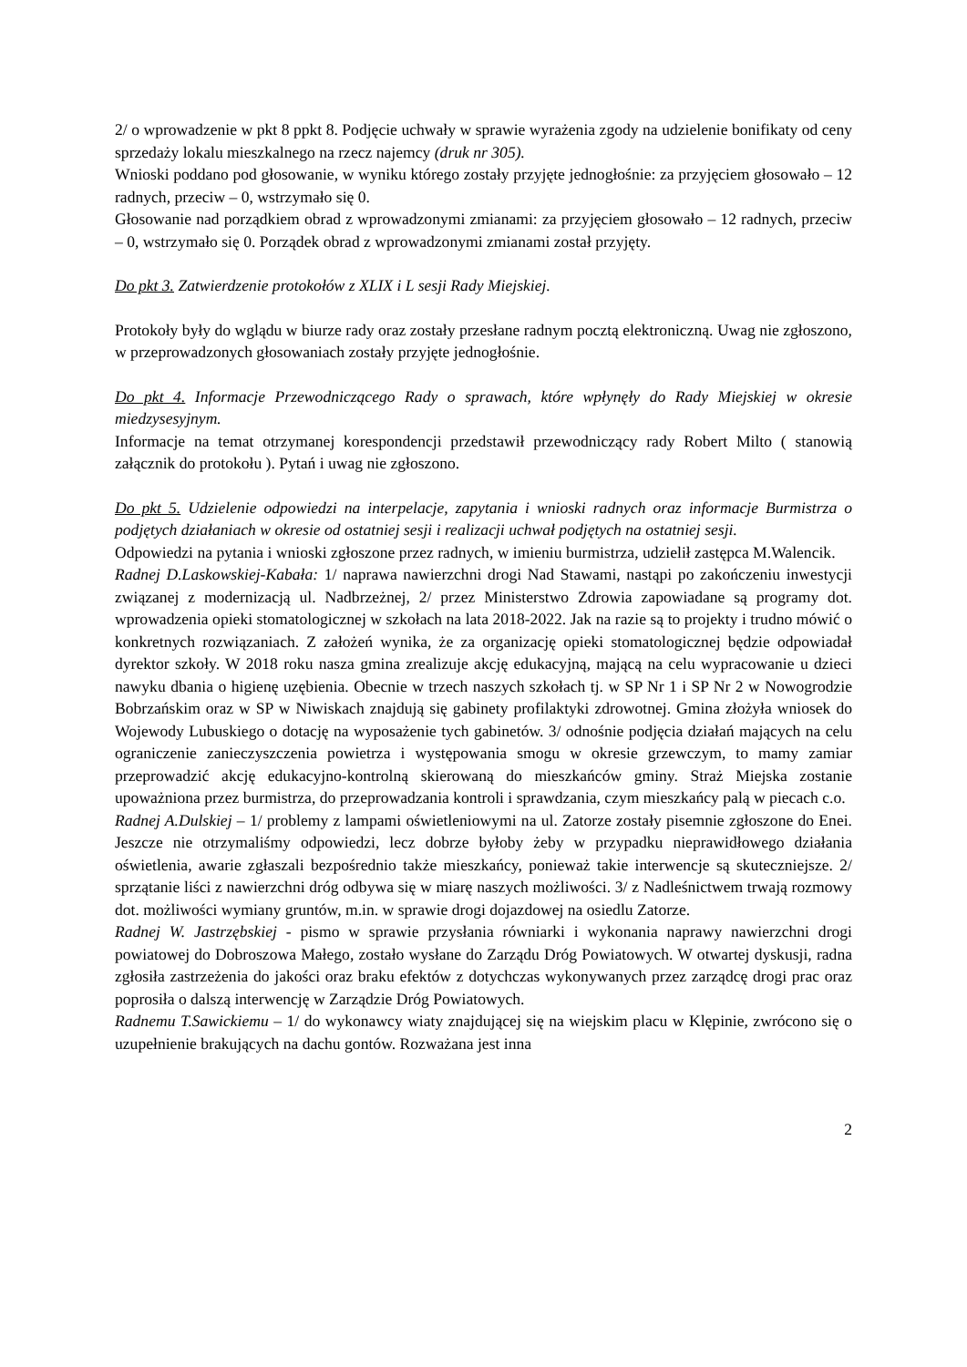2/ o wprowadzenie w pkt 8 ppkt 8. Podjęcie uchwały w sprawie wyrażenia zgody na udzielenie bonifikaty od ceny sprzedaży lokalu mieszkalnego na rzecz najemcy (druk nr 305).
Wnioski poddano pod głosowanie, w wyniku którego zostały przyjęte jednogłośnie: za przyjęciem głosowało – 12 radnych, przeciw – 0, wstrzymało się 0.
Głosowanie nad porządkiem obrad z wprowadzonymi zmianami: za przyjęciem głosowało – 12 radnych, przeciw – 0, wstrzymało się 0. Porządek obrad z wprowadzonymi zmianami został przyjęty.
Do pkt 3. Zatwierdzenie protokołów z XLIX i L sesji Rady Miejskiej.
Protokoły były do wglądu w biurze rady oraz zostały przesłane radnym pocztą elektroniczną. Uwag nie zgłoszono, w przeprowadzonych głosowaniach zostały przyjęte jednogłośnie.
Do pkt 4. Informacje Przewodniczącego Rady o sprawach, które wpłynęły do Rady Miejskiej w okresie miedzysesyjnym.
Informacje na temat otrzymanej korespondencji przedstawił przewodniczący rady Robert Milto ( stanowią załącznik do protokołu ). Pytań i uwag nie zgłoszono.
Do pkt 5. Udzielenie odpowiedzi na interpelacje, zapytania i wnioski radnych oraz informacje Burmistrza o podjętych działaniach w okresie od ostatniej sesji i realizacji uchwał podjętych na ostatniej sesji.
Odpowiedzi na pytania i wnioski zgłoszone przez radnych, w imieniu burmistrza, udzielił zastępca M.Walencik.
Radnej D.Laskowskiej-Kabała: 1/ naprawa nawierzchni drogi Nad Stawami, nastąpi po zakończeniu inwestycji związanej z modernizacją ul. Nadbrzeżnej, 2/ przez Ministerstwo Zdrowia zapowiadane są programy dot. wprowadzenia opieki stomatologicznej w szkołach na lata 2018-2022. Jak na razie są to projekty i trudno mówić o konkretnych rozwiązaniach. Z założeń wynika, że za organizację opieki stomatologicznej będzie odpowiadał dyrektor szkoły. W 2018 roku nasza gmina zrealizuje akcję edukacyjną, mającą na celu wypracowanie u dzieci nawyku dbania o higienę uzębienia. Obecnie w trzech naszych szkołach tj. w SP Nr 1 i SP Nr 2 w Nowogrodzie Bobrzańskim oraz w SP w Niwiskach znajdują się gabinety profilaktyki zdrowotnej. Gmina złożyła wniosek do Wojewody Lubuskiego o dotację na wyposażenie tych gabinetów. 3/ odnośnie podjęcia działań mających na celu ograniczenie zanieczyszczenia powietrza i występowania smogu w okresie grzewczym, to mamy zamiar przeprowadzić akcję edukacyjno-kontrolną skierowaną do mieszkańców gminy. Straż Miejska zostanie upoważniona przez burmistrza, do przeprowadzania kontroli i sprawdzania, czym mieszkańcy palą w piecach c.o.
Radnej A.Dulskiej – 1/ problemy z lampami oświetleniowymi na ul. Zatorze zostały pisemnie zgłoszone do Enei. Jeszcze nie otrzymaliśmy odpowiedzi, lecz dobrze byłoby żeby w przypadku nieprawidłowego działania oświetlenia, awarie zgłaszali bezpośrednio także mieszkańcy, ponieważ takie interwencje są skuteczniejsze. 2/ sprzątanie liści z nawierzchni dróg odbywa się w miarę naszych możliwości. 3/ z Nadleśnictwem trwają rozmowy dot. możliwości wymiany gruntów, m.in. w sprawie drogi dojazdowej na osiedlu Zatorze.
Radnej W. Jastrzębskiej - pismo w sprawie przysłania równiarki i wykonania naprawy nawierzchni drogi powiatowej do Dobroszowa Małego, zostało wysłane do Zarządu Dróg Powiatowych. W otwartej dyskusji, radna zgłosiła zastrzeżenia do jakości oraz braku efektów z dotychczas wykonywanych przez zarządcę drogi prac oraz poprosiła o dalszą interwencję w Zarządzie Dróg Powiatowych.
Radnemu T.Sawickiemu – 1/ do wykonawcy wiaty znajdującej się na wiejskim placu w Klępinie, zwrócono się o uzupełnienie brakujących na dachu gontów. Rozważana jest inna
2